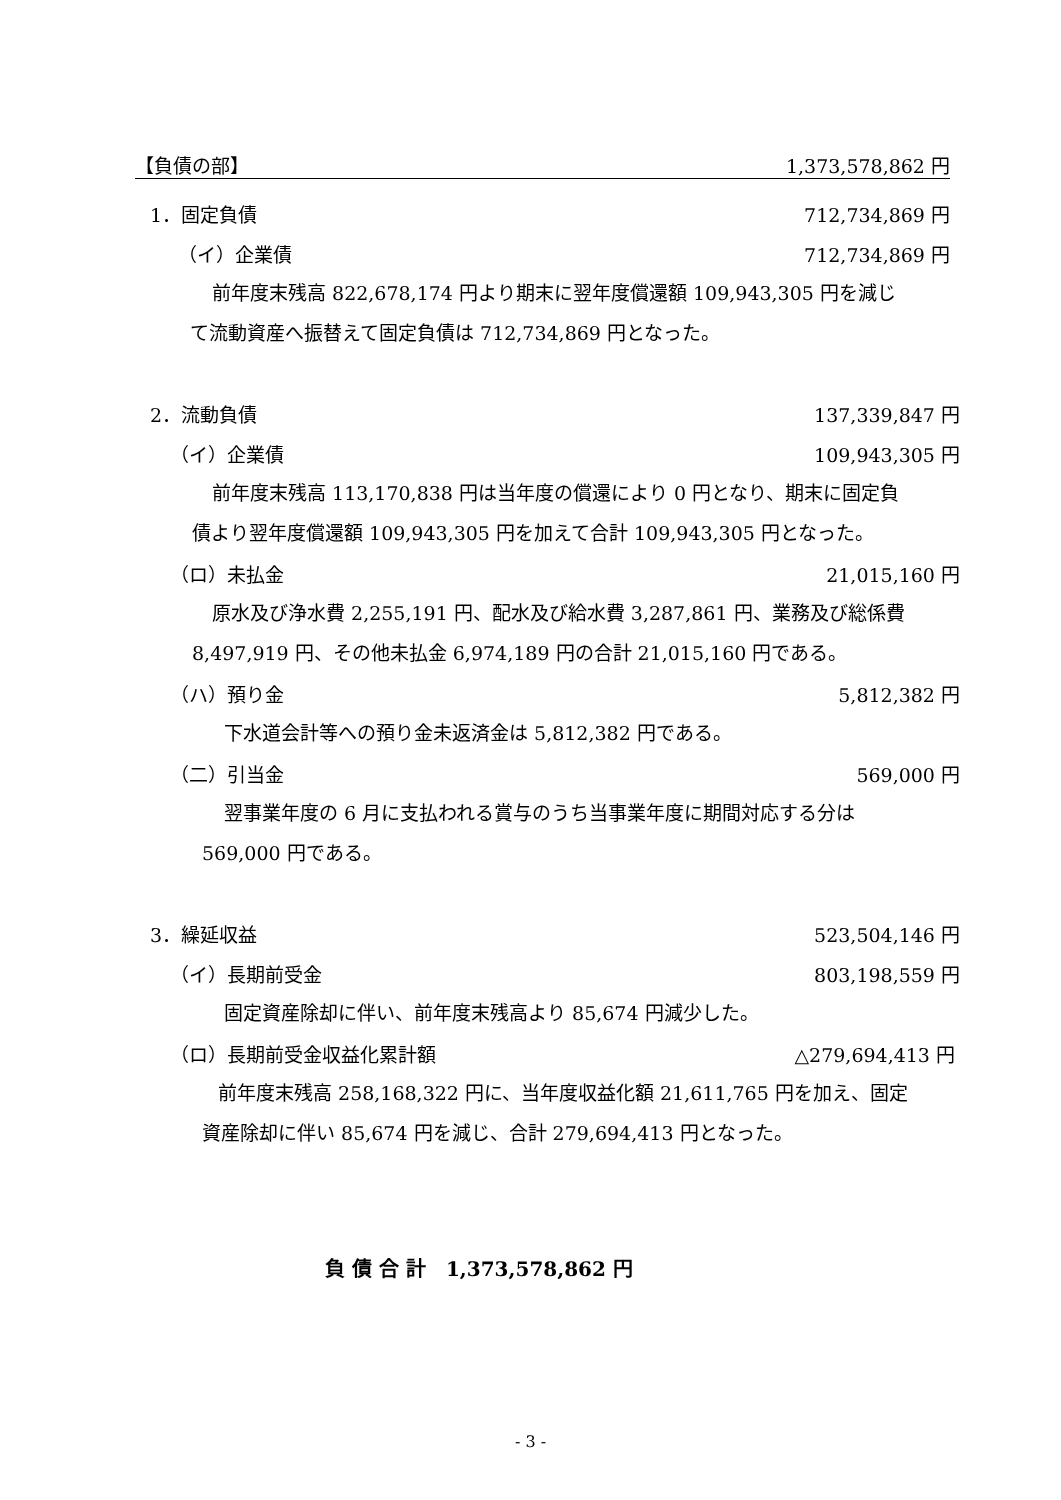【負債の部】 1,373,578,862 円
1．固定負債 712,734,869 円
（イ）企業債 712,734,869 円
前年度末残高 822,678,174 円より期末に翌年度償還額 109,943,305 円を減じ
て流動資産へ振替えて固定負債は 712,734,869 円となった。
2．流動負債 137,339,847 円
（イ）企業債 109,943,305 円
前年度末残高 113,170,838 円は当年度の償還により 0 円となり、期末に固定負
債より翌年度償還額 109,943,305 円を加えて合計 109,943,305 円となった。
（ロ）未払金 21,015,160 円
原水及び浄水費 2,255,191 円、配水及び給水費 3,287,861 円、業務及び総係費
8,497,919 円、その他未払金 6,974,189 円の合計 21,015,160 円である。
（ハ）預り金 5,812,382 円
下水道会計等への預り金未返済金は 5,812,382 円である。
（二）引当金 569,000 円
翌事業年度の 6 月に支払われる賞与のうち当事業年度に期間対応する分は
569,000 円である。
3．繰延収益 523,504,146 円
（イ）長期前受金 803,198,559 円
固定資産除却に伴い、前年度末残高より 85,674 円減少した。
（ロ）長期前受金収益化累計額 △279,694,413 円
前年度末残高 258,168,322 円に、当年度収益化額 21,611,765 円を加え、固定
資産除却に伴い 85,674 円を減じ、合計 279,694,413 円となった。
負 債 合 計　1,373,578,862 円
- 3 -